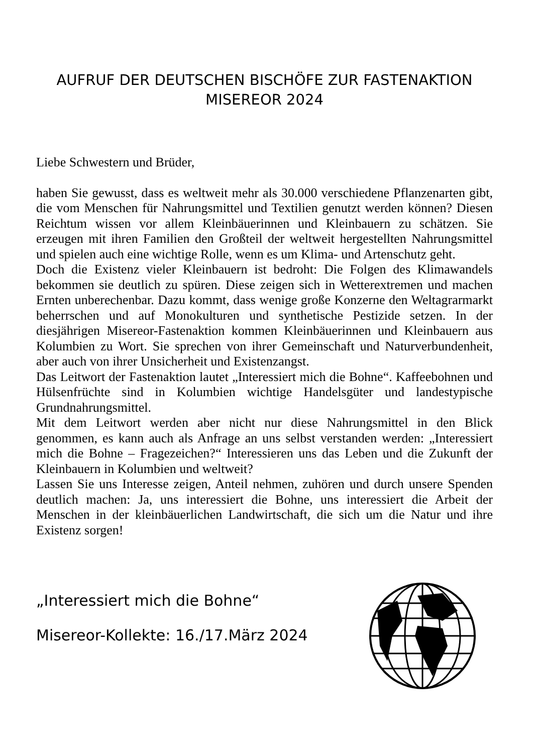AUFRUF DER DEUTSCHEN BISCHÖFE ZUR FASTENAKTION
MISEREOR 2024
Liebe Schwestern und Brüder,
haben Sie gewusst, dass es weltweit mehr als 30.000 verschiedene Pflanzenarten gibt, die vom Menschen für Nahrungsmittel und Textilien genutzt werden können? Diesen Reichtum wissen vor allem Kleinbäuerinnen und Kleinbauern zu schätzen. Sie erzeugen mit ihren Familien den Großteil der weltweit hergestellten Nahrungsmittel und spielen auch eine wichtige Rolle, wenn es um Klima- und Artenschutz geht.
Doch die Existenz vieler Kleinbauern ist bedroht: Die Folgen des Klimawandels bekommen sie deutlich zu spüren. Diese zeigen sich in Wetterextremen und machen Ernten unberechenbar. Dazu kommt, dass wenige große Konzerne den Weltagrarmarkt beherrschen und auf Monokulturen und synthetische Pestizide setzen. In der diesjährigen Misereor-Fastenaktion kommen Kleinbäuerinnen und Kleinbauern aus Kolumbien zu Wort. Sie sprechen von ihrer Gemeinschaft und Naturverbundenheit, aber auch von ihrer Unsicherheit und Existenzangst.
Das Leitwort der Fastenaktion lautet „Interessiert mich die Bohne“. Kaffeebohnen und Hülsenfrüchte sind in Kolumbien wichtige Handelsgüter und landestypische Grundnahrungsmittel.
Mit dem Leitwort werden aber nicht nur diese Nahrungsmittel in den Blick genommen, es kann auch als Anfrage an uns selbst verstanden werden: „Interessiert mich die Bohne – Fragezeichen?“ Interessieren uns das Leben und die Zukunft der Kleinbauern in Kolumbien und weltweit?
Lassen Sie uns Interesse zeigen, Anteil nehmen, zuhören und durch unsere Spenden deutlich machen: Ja, uns interessiert die Bohne, uns interessiert die Arbeit der Menschen in der kleinbäuerlichen Landwirtschaft, die sich um die Natur und ihre Existenz sorgen!
„Interessiert mich die Bohne“
Misereor-Kollekte: 16./17.März 2024